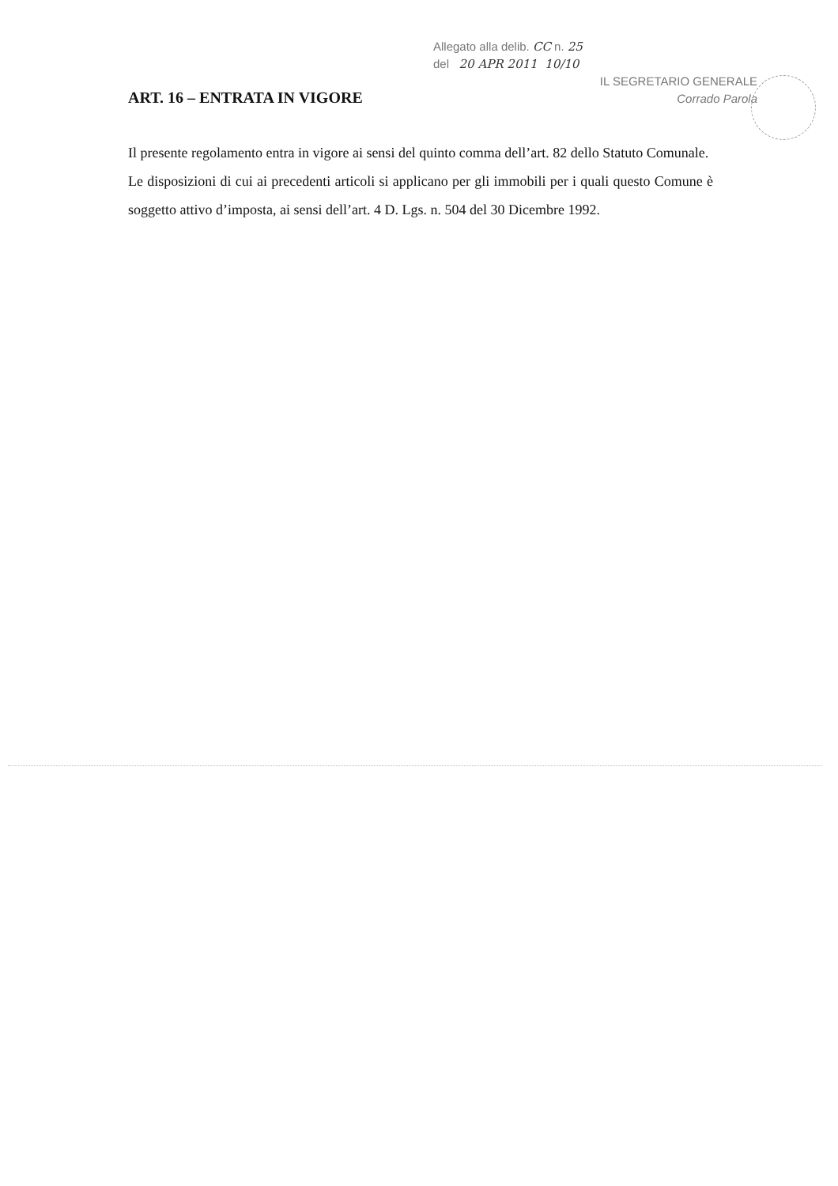Allegato alla delib. CC n. 25
del 20 APR 2011 10/10
IL SEGRETARIO GENERALE
Corrado Parola
ART. 16 – ENTRATA IN VIGORE
Il presente regolamento entra in vigore ai sensi del quinto comma dell’art. 82 dello Statuto Comunale.
Le disposizioni di cui ai precedenti articoli si applicano per gli immobili per i quali questo Comune è soggetto attivo d’imposta, ai sensi dell’art. 4 D. Lgs. n. 504 del 30 Dicembre 1992.